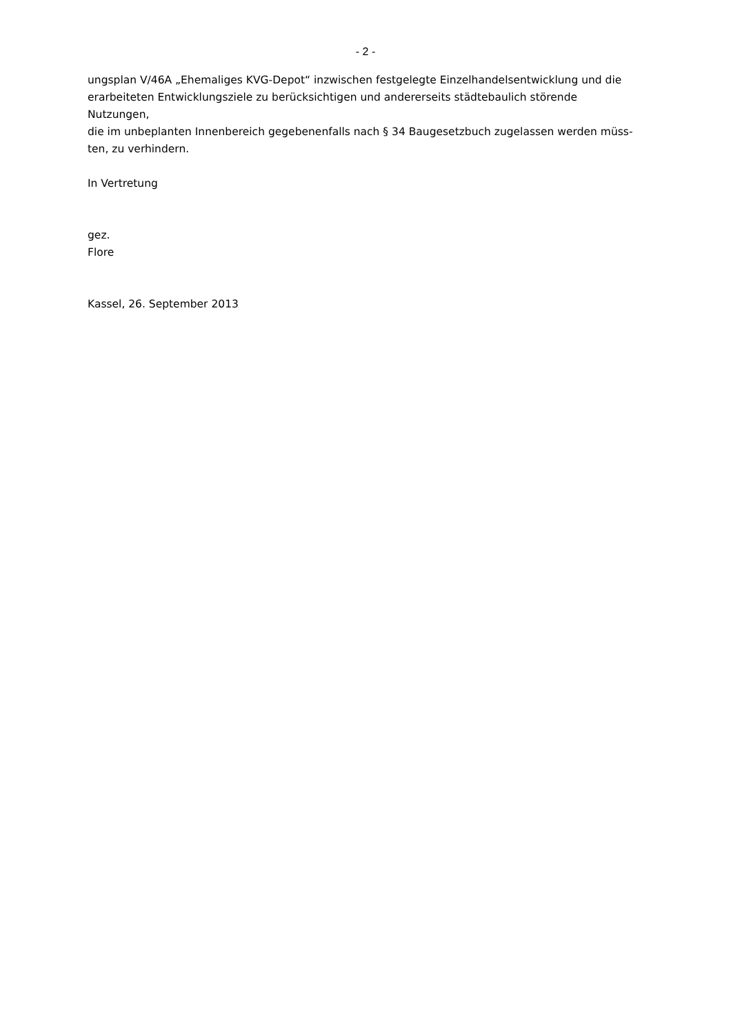- 2 -
ungsplan V/46A „Ehemaliges KVG-Depot“ inzwischen festgelegte Einzelhandelsentwicklung und die
erarbeiteten Entwicklungsziele zu berücksichtigen und andererseits städtebaulich störende Nutzungen,
die im unbeplanten Innenbereich gegebenenfalls nach § 34 Baugesetzbuch zugelassen werden müss-
ten, zu verhindern.
In Vertretung
gez.
Flore
Kassel, 26. September 2013